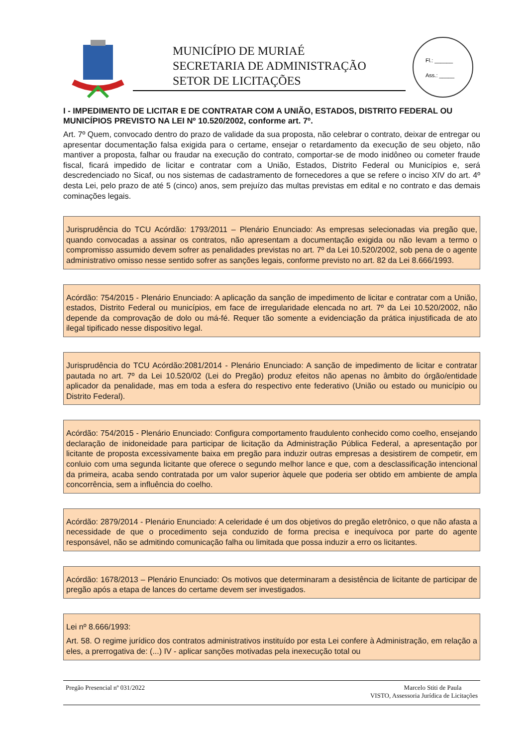MUNICÍPIO DE MURIAÉ
SECRETARIA DE ADMINISTRAÇÃO
SETOR DE LICITAÇÕES
Fl.: ______
Ass.: _____
I - IMPEDIMENTO DE LICITAR E DE CONTRATAR COM A UNIÃO, ESTADOS, DISTRITO FEDERAL OU MUNICÍPIOS PREVISTO NA LEI Nº 10.520/2002, conforme art. 7º.
Art. 7º Quem, convocado dentro do prazo de validade da sua proposta, não celebrar o contrato, deixar de entregar ou apresentar documentação falsa exigida para o certame, ensejar o retardamento da execução de seu objeto, não mantiver a proposta, falhar ou fraudar na execução do contrato, comportar-se de modo inidôneo ou cometer fraude fiscal, ficará impedido de licitar e contratar com a União, Estados, Distrito Federal ou Municípios e, será descredenciado no Sicaf, ou nos sistemas de cadastramento de fornecedores a que se refere o inciso XIV do art. 4º desta Lei, pelo prazo de até 5 (cinco) anos, sem prejuízo das multas previstas em edital e no contrato e das demais cominações legais.
Jurisprudência do TCU Acórdão: 1793/2011 – Plenário Enunciado: As empresas selecionadas via pregão que, quando convocadas a assinar os contratos, não apresentam a documentação exigida ou não levam a termo o compromisso assumido devem sofrer as penalidades previstas no art. 7º da Lei 10.520/2002, sob pena de o agente administrativo omisso nesse sentido sofrer as sanções legais, conforme previsto no art. 82 da Lei 8.666/1993.
Acórdão: 754/2015 - Plenário Enunciado: A aplicação da sanção de impedimento de licitar e contratar com a União, estados, Distrito Federal ou municípios, em face de irregularidade elencada no art. 7º da Lei 10.520/2002, não depende da comprovação de dolo ou má-fé. Requer tão somente a evidenciação da prática injustificada de ato ilegal tipificado nesse dispositivo legal.
Jurisprudência do TCU Acórdão:2081/2014 - Plenário Enunciado: A sanção de impedimento de licitar e contratar pautada no art. 7º da Lei 10.520/02 (Lei do Pregão) produz efeitos não apenas no âmbito do órgão/entidade aplicador da penalidade, mas em toda a esfera do respectivo ente federativo (União ou estado ou município ou Distrito Federal).
Acórdão: 754/2015 - Plenário Enunciado: Configura comportamento fraudulento conhecido como coelho, ensejando declaração de inidoneidade para participar de licitação da Administração Pública Federal, a apresentação por licitante de proposta excessivamente baixa em pregão para induzir outras empresas a desistirem de competir, em conluio com uma segunda licitante que oferece o segundo melhor lance e que, com a desclassificação intencional da primeira, acaba sendo contratada por um valor superior àquele que poderia ser obtido em ambiente de ampla concorrência, sem a influência do coelho.
Acórdão: 2879/2014 - Plenário Enunciado: A celeridade é um dos objetivos do pregão eletrônico, o que não afasta a necessidade de que o procedimento seja conduzido de forma precisa e inequívoca por parte do agente responsável, não se admitindo comunicação falha ou limitada que possa induzir a erro os licitantes.
Acórdão: 1678/2013 – Plenário Enunciado: Os motivos que determinaram a desistência de licitante de participar de pregão após a etapa de lances do certame devem ser investigados.
Lei nº 8.666/1993:
Art. 58. O regime jurídico dos contratos administrativos instituído por esta Lei confere à Administração, em relação a eles, a prerrogativa de: (...) IV - aplicar sanções motivadas pela inexecução total ou
Pregão Presencial nº 031/2022 Marcelo Stiti de Paula
VISTO, Assessoria Jurídica de Licitações